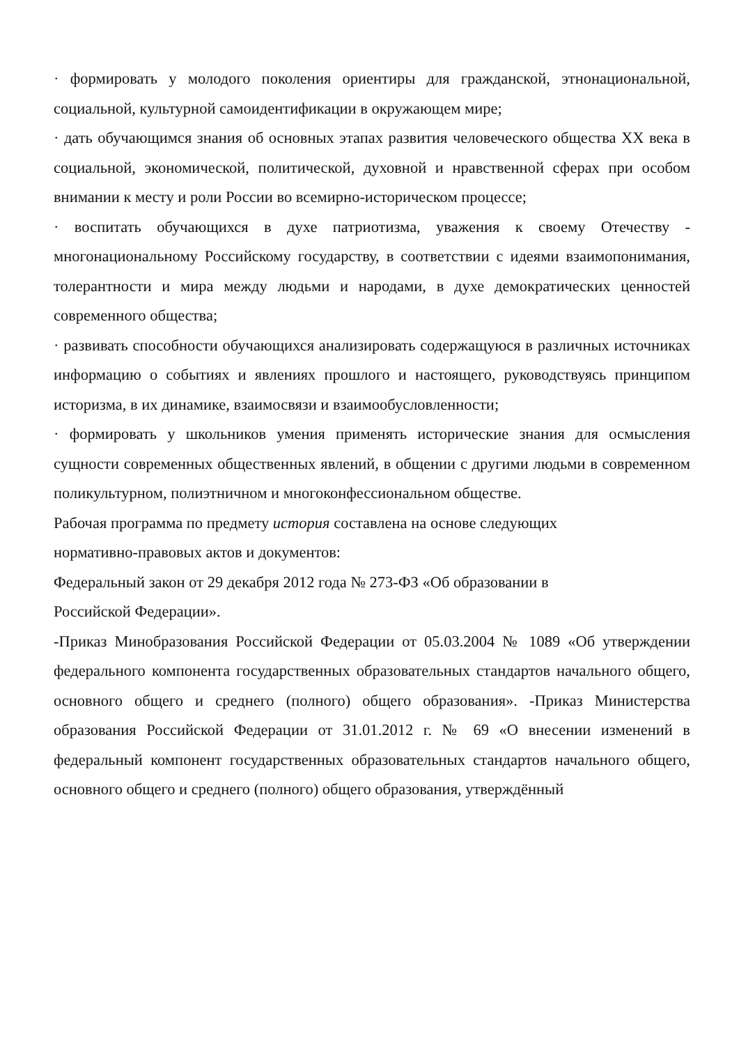· формировать у молодого поколения ориентиры для гражданской, этнонациональной, социальной, культурной самоидентификации в окружающем мире;
· дать обучающимся знания об основных этапах развития человеческого общества XX века в социальной, экономической, политической, духовной и нравственной сферах при особом внимании к месту и роли России во всемирно-историческом процессе;
· воспитать обучающихся в духе патриотизма, уважения к своему Отечеству - многонациональному Российскому государству, в соответствии с идеями взаимопонимания, толерантности и мира между людьми и народами, в духе демократических ценностей современного общества;
· развивать способности обучающихся анализировать содержащуюся в различных источниках информацию о событиях и явлениях прошлого и настоящего, руководствуясь принципом историзма, в их динамике, взаимосвязи и взаимообусловленности;
· формировать у школьников умения применять исторические знания для осмысления сущности современных общественных явлений, в общении с другими людьми в современном поликультурном, полиэтничном и многоконфессиональном обществе.
Рабочая программа по предмету история составлена на основе следующих
нормативно-правовых актов и документов:
Федеральный закон от 29 декабря 2012 года № 273-ФЗ «Об образовании в
Российской Федерации».
-Приказ Минобразования Российской Федерации от 05.03.2004 № 1089 «Об утверждении федерального компонента государственных образовательных стандартов начального общего, основного общего и среднего (полного) общего образования». -Приказ Министерства образования Российской Федерации от 31.01.2012 г. № 69 «О внесении изменений в федеральный компонент государственных образовательных стандартов начального общего, основного общего и среднего (полного) общего образования, утверждённый